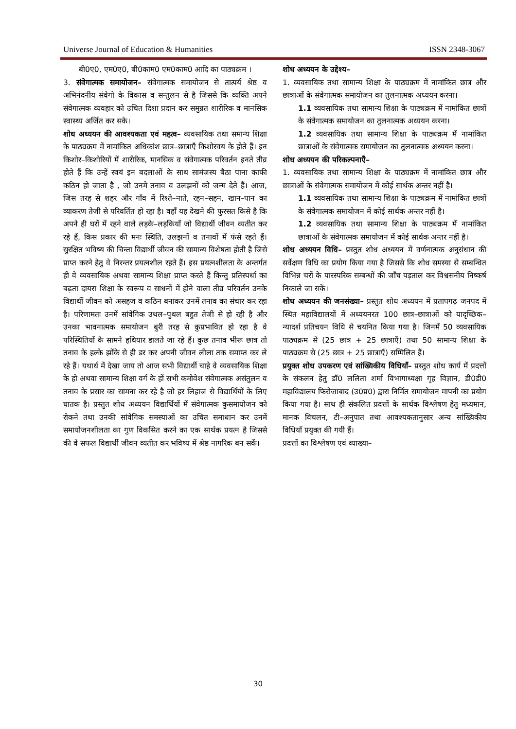Universe Journal of Education & Humanities ISSN 2348-3067
बी0ए0, एम0ए0, बी0काम0 एम0काम0 आदि का पाठ्यक्रम ।
3. संवेगात्मक समायोजन– संवेगात्मक समायोजन से तात्पर्य श्रेष्ठ व अभिनंदनीय संवेगो के विकास व सन्तुलन से है जिससे कि व्यक्ति अपने संवेगात्मक व्यवहार को उचित दिशा प्रदान कर समुन्नत शारीरिक व मानसिक स्वास्थ्य अर्जित कर सके।
शोध अध्ययन की आवश्यकता एवं महत्व– व्यवसायिक तथा समान्य शिक्षा के पाठ्यक्रम में नामांकित अधिकांश छात्र–छात्राएँ किशोरवय के होते हैं। इन किशोर–किशोरियों में शारीरिक, मानसिक व संवेगात्मक परिवर्तन इनते तीव्र होते हैं कि उन्हें स्वयं इन बदलाओं के साथ सामंजस्य बैठा पाना काफी कठिन हो जाता है , जो उनमे तनाव व उलझनों को जन्म देते हैं। आज, जिस तरह से शहर और गाँव में रिश्ते–नाते, रहन–सहन, खान–पान का व्याकरण तेजी से परिवर्तित हो रहा है। वहाँ यह देखने की फुरसत किसे है कि अपने ही घरों में रहने वाले लड़के–लड़कियाँ जो विद्यार्थी जीवन व्यतीत कर रहे हैं, किस प्रकार की मनः स्थिति, उलझनों व तनावों में फंसे रहते हैं। सुरक्षित भविष्य की चिन्ता विद्यार्थी जीवन की सामान्य विशेषता होती है जिसे प्राप्त करने हेतु वे निरन्तर प्रयत्नशील रहते हैं। इस प्रयत्नशीलता के अन्तर्गत ही वे व्यवसायिक अथवा सामान्य शिक्षा प्राप्त करते हैं किन्तु प्रतिस्पर्धा का बढ़ता दायरा शिक्षा के स्वरूप व साधनों में होने वाला तीव्र परिवर्तन उनके विद्यार्थी जीवन को असहज व कठिन बनाकर उनमें तनाव का संचार कर रहा है। परिणामतः उनमें सांवेगिक उथल–पुथल बहुत तेजी से हो रही है और उनका भावनात्मक समायोजन बुरी तरह से कुप्रभावित हो रहा है वे परिस्थितियों के सामने हथियार डालते जा रहे हैं। कुछ तनाव भीरू छात्र तो तनाव के हल्के झोंके से ही डर कर अपनी जीवन लीला तक समाप्त कर ले रहे हैं। यथार्थ में देखा जाय तो आज सभी विद्यार्थी चाहे वे व्यवसायिक शिक्षा के हो अथवा सामान्य शिक्षा वर्ग के हों सभी कमोवेश संवेगात्मक असंतुलन व तनाव के प्रसार का सामना कर रहे है जो हर लिहाज से विद्यार्थियों के लिए घातक है। प्रस्तुत शोध अध्ययन विद्यार्थियों में संवेगात्मक कुसमायोजन को रोकने तथा उनकी सांवेगिक समस्याओं का उचित समाधान कर उनमें समायोजनशीलता का गुण विकसित करने का एक सार्थक प्रयत्न है जिससे की वे सफल विद्यार्थी जीवन व्यतीत कर भविष्य में श्रेष्ठ नागरिक बन सकें।
शोध अध्ययन के उद्देश्य–
1. व्यवसायिक तथा सामान्य शिक्षा के पाठ्यक्रम में नामांकित छात्र और छात्राओं के संवेगात्मक समायोजन का तुलनात्मक अध्ययन करना।
1.1 व्यवसायिक तथा सामान्य शिक्षा के पाठ्यक्रम में नामांकित छात्रों के संवेगात्मक समायोजन का तुलनात्मक अध्ययन करना।
1.2 व्यवसायिक तथा सामान्य शिक्षा के पाठ्यक्रम में नामांकित छात्राओं के संवेगात्मक समायोजन का तुलनात्मक अध्ययन करना।
शोध अध्ययन की परिकल्पनाएँ–
1. व्यवसायिक तथा सामान्य शिक्षा के पाठ्यक्रम में नामांकित छात्र और छात्राओं के संवेगात्मक समायोजन में कोई सार्थक अन्तर नहीं है।
1.1 व्यवसायिक तथा सामान्य शिक्षा के पाठ्यक्रम में नामांकित छात्रों के संवेगात्मक समायोजन में कोई सार्थक अन्तर नहीं है।
1.2 व्यवसायिक तथा सामान्य शिक्षा के पाठ्यक्रम में नामांकित छात्राओं के संवेगात्मक समायोजन में कोई सार्थक अन्तर नहीं है।
शोध अध्ययन विधि– प्रस्तुत शोध अध्ययन में वर्णनात्मक अनुसंधान की सर्वेक्षण विधि का प्रयोग किया गया है जिससे कि शोध समस्या से सम्बन्धित विभिन्न चरों के पारस्परिक सम्बन्धों की जाँच पड़ताल कर विश्वसनीय निष्कर्ष निकाले जा सकें।
शोध अध्ययन की जनसंख्या– प्रस्तुत शोध अध्ययन में प्रतापगढ़ जनपद में स्थित महाविद्यालयों में अध्ययनरत 100 छात्र–छात्राओं को यादृच्छिक–न्यादर्श प्रतिचयन विधि से चयनित किया गया है। जिनमें 50 व्यवसायिक पाठ्यक्रम से (25 छात्र + 25 छात्राएँ) तथा 50 सामान्य शिक्षा के पाठ्यक्रम से (25 छात्र + 25 छात्राएँ) सम्मिलित हैं।
प्रयुक्त शोध उपकरण एवं सांख्यिकीय विधियाँ– प्रस्तुत शोध कार्य में प्रदत्तों के संकलन हेतु डॉ0 ललिता शर्मा विभागाध्यक्षा गृह विज्ञान, डी0डी0 महाविद्यालय फिरोजाबाद (उ0प्र0) द्वारा निर्मित समायोजन मापनी का प्रयोग किया गया है। साथ ही संकलित प्रदत्तों के सार्थक विश्लेषण हेतु मध्यमान, मानक विचलन, टी–अनुपात तथा आवश्यकतानुसार अन्य सांख्यिकीय विधियाँ प्रयुक्त की गयी हैं।
प्रदत्तों का विश्लेषण एवं व्याख्या–
30